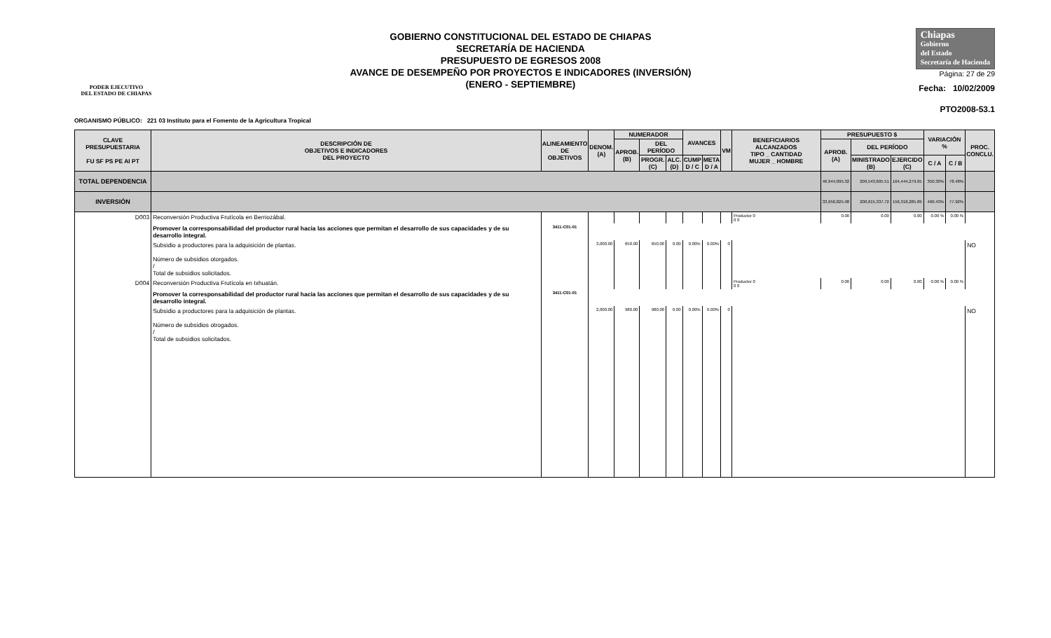PODER EJECUTIVO
DEL ESTADO DE CHIAPAS
GOBIERNO CONSTITUCIONAL DEL ESTADO DE CHIAPAS
SECRETARÍA DE HACIENDA
PRESUPUESTO DE EGRESOS 2008
AVANCE DE DESEMPEÑO POR PROYECTOS E INDICADORES (INVERSIÓN)
(ENERO - SEPTIEMBRE)
Chiapas
Gobierno
del Estado
Secretaría de Hacienda
Página: 27 de 29
Fecha: 10/02/2009
PTO2008-53.1
ORGANISMO PÚBLICO: 221 03 Instituto para el Fomento de la Agricultura Tropical
| CLAVE PRESUPUESTARIA FU SF PS PE AI PT | DESCRIPCIÓN DE OBJETIVOS E INDICADORES DEL PROYECTO | ALINEAMIENTO DE OBJETIVOS | DENOM. (A) | NUMERADOR | | | AVANCES | | VM | BENEFICIARIOS ALCANZADOS TIPO _ CANTIDAD MUJER _ HOMBRE | PRESUPUESTO $ | | | VARIACIÓN % | | PROC. CONCLU. |
| --- | --- | --- | --- | --- | --- | --- | --- | --- | --- | --- | --- | --- | --- | --- | --- | --- |
| | | | | APROB. (B) | DEL PERÍODO | | | | | | APROB. (A) | DEL PERÍODO | | | | |
| | | | | | PROGR. (C) | ALC. (D) | CUMP D / C | META D / A | | | | MINISTRADO (B) | EJERCIDO (C) | C / A | C / B | |
| TOTAL DEPENDENCIA | | | | | | | | | | | 46,944,095.32 | 209,543,605.51 | 164,444,279.65 | 350.30% | 78.48% | |
| INVERSIÓN | | | | | | | | | | | 33,950,825.98 | 200,615,337.72 | 156,318,285.89 | 460.43% | 77.92% | |
| D003 | Reconversión Productiva Frutícola en Berriozábal. | | | | | | | | | Productor 0 0 0 | 0.00 | 0.00 | 0.00 | 0.00 % | 0.00 % | |
| | Promover la corresponsabilidad del productor rural hacia las acciones que permitan el desarrollo de sus capacidades y de su desarrollo integral. | 3411-C01-01 | | | | | | | | | | | | | | |
| | Subsidio a productores para la adquisición de plantas. Número de subsidios otorgados. / Total de subsidios solicitados. | | 3,000.00 | 650.00 | 650.00 | 0.00 | 0.00% | 0.00% | 0 | | | | | | | NO |
| D004 | Reconversión Productiva Frutícola en Ixhuatán. | | | | | | | | | Productor 0 0 0 | 0.00 | 0.00 | 0.00 | 0.00 % | 0.00 % | |
| | Promover la corresponsabilidad del productor rural hacia las acciones que permitan el desarrollo de sus capacidades y de su desarrollo integral. | 3411-C01-01 | | | | | | | | | | | | | | |
| | Subsidio a productores para la adquisición de plantas. Número de subsidios otrogados. / Total de subsidios solicitados. | | 2,000.00 | 980.00 | 980.00 | 0.00 | 0.00% | 0.00% | 0 | | | | | | | NO |